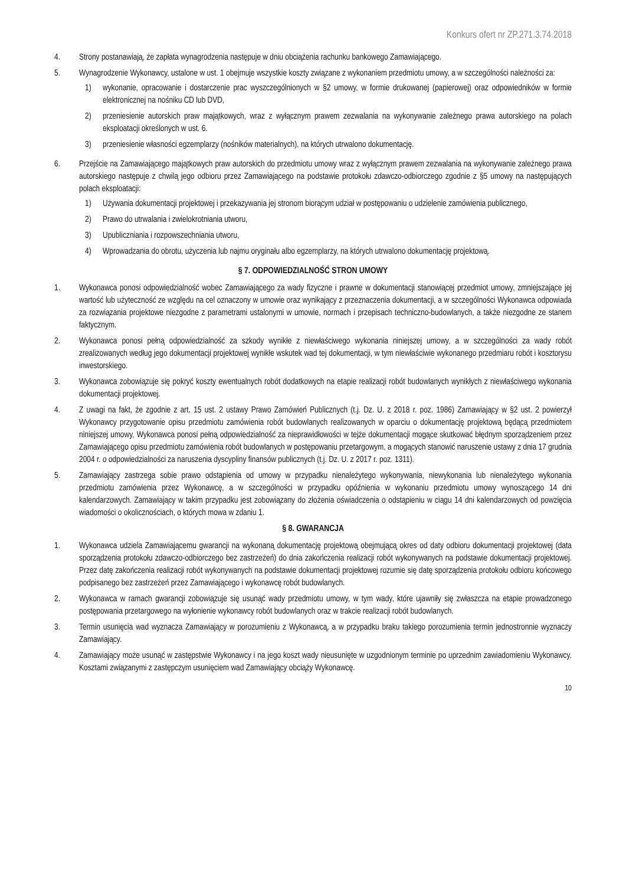Konkurs ofert nr ZP.271.3.74.2018
4. Strony postanawiają, że zapłata wynagrodzenia następuje w dniu obciążenia rachunku bankowego Zamawiającego.
5. Wynagrodzenie Wykonawcy, ustalone w ust. 1 obejmuje wszystkie koszty związane z wykonaniem przedmiotu umowy, a w szczególności należności za:
1) wykonanie, opracowanie i dostarczenie prac wyszczególnionych w §2 umowy, w formie drukowanej (papierowej) oraz odpowiedników w formie elektronicznej na nośniku CD lub DVD,
2) przeniesienie autorskich praw majątkowych, wraz z wyłącznym prawem zezwalania na wykonywanie zależnego prawa autorskiego na polach eksploatacji określonych w ust. 6.
3) przeniesienie własności egzemplarzy (nośników materialnych), na których utrwalono dokumentację.
6. Przejście na Zamawiającego majątkowych praw autorskich do przedmiotu umowy wraz z wyłącznym prawem zezwalania na wykonywanie zależnego prawa autorskiego następuje z chwilą jego odbioru przez Zamawiającego na podstawie protokołu zdawczo-odbiorczego zgodnie z §5 umowy na następujących polach eksploatacji:
1) Używania dokumentacji projektowej i przekazywania jej stronom biorącym udział w postępowaniu o udzielenie zamówienia publicznego,
2) Prawo do utrwalania i zwielokrotniania utworu,
3) Upubliczniania i rozpowszechniania utworu,
4) Wprowadzania do obrotu, użyczenia lub najmu oryginału albo egzemplarzy, na których utrwalono dokumentację projektową.
§ 7. ODPOWIEDZIALNOŚĆ STRON UMOWY
1. Wykonawca ponosi odpowiedzialność wobec Zamawiającego za wady fizyczne i prawne w dokumentacji stanowiącej przedmiot umowy, zmniejszające jej wartość lub użyteczność ze względu na cel oznaczony w umowie oraz wynikający z przeznaczenia dokumentacji, a w szczególności Wykonawca odpowiada za rozwiązania projektowe niezgodne z parametrami ustalonymi w umowie, normach i przepisach techniczno-budowlanych, a także niezgodne ze stanem faktycznym.
2. Wykonawca ponosi pełną odpowiedzialność za szkody wynikłe z niewłaściwego wykonania niniejszej umowy, a w szczególności za wady robót zrealizowanych według jego dokumentacji projektowej wynikłe wskutek wad tej dokumentacji, w tym niewłaściwie wykonanego przedmiaru robót i kosztorysu inwestorskiego.
3. Wykonawca zobowiązuje się pokryć koszty ewentualnych robót dodatkowych na etapie realizacji robót budowlanych wynikłych z niewłaściwego wykonania dokumentacji projektowej.
4. Z uwagi na fakt, że zgodnie z art. 15 ust. 2 ustawy Prawo Zamówień Publicznych (t.j. Dz. U. z 2018 r. poz. 1986) Zamawiający w §2 ust. 2 powierzył Wykonawcy przygotowanie opisu przedmiotu zamówienia robót budowlanych realizowanych w oparciu o dokumentację projektową będącą przedmiotem niniejszej umowy, Wykonawca ponosi pełną odpowiedzialność za nieprawidłowości w tejże dokumentacji mogące skutkować błędnym sporządzeniem przez Zamawiającego opisu przedmiotu zamówienia robót budowlanych w postępowaniu przetargowym, a mogących stanowić naruszenie ustawy z dnia 17 grudnia 2004 r. o odpowiedzialności za naruszenia dyscypliny finansów publicznych (t.j. Dz. U. z 2017 r. poz. 1311).
5. Zamawiający zastrzega sobie prawo odstąpienia od umowy w przypadku nienależytego wykonywania, niewykonania lub nienależytego wykonania przedmiotu zamówienia przez Wykonawcę, a w szczególności w przypadku opóźnienia w wykonaniu przedmiotu umowy wynoszącego 14 dni kalendarzowych. Zamawiający w takim przypadku jest zobowiązany do złożenia oświadczenia o odstąpieniu w ciągu 14 dni kalendarzowych od powzięcia wiadomości o okolicznościach, o których mowa w zdaniu 1.
§ 8. GWARANCJA
1. Wykonawca udziela Zamawiającemu gwarancji na wykonaną dokumentację projektową obejmującą okres od daty odbioru dokumentacji projektowej (data sporządzenia protokołu zdawczo-odbiorczego bez zastrzeżeń) do dnia zakończenia realizacji robót wykonywanych na podstawie dokumentacji projektowej. Przez datę zakończenia realizacji robót wykonywanych na podstawie dokumentacji projektowej rozumie się datę sporządzenia protokołu odbioru końcowego podpisanego bez zastrzeżeń przez Zamawiającego i wykonawcę robót budowlanych.
2. Wykonawca w ramach gwarancji zobowiązuje się usunąć wady przedmiotu umowy, w tym wady, które ujawniły się zwłaszcza na etapie prowadzonego postępowania przetargowego na wyłonienie wykonawcy robót budowlanych oraz w trakcie realizacji robót budowlanych.
3. Termin usunięcia wad wyznacza Zamawiający w porozumieniu z Wykonawcą, a w przypadku braku takiego porozumienia termin jednostronnie wyznaczy Zamawiający.
4. Zamawiający może usunąć w zastępstwie Wykonawcy i na jego koszt wady nieusunięte w uzgodnionym terminie po uprzednim zawiadomieniu Wykonawcy. Kosztami związanymi z zastępczym usunięciem wad Zamawiający obciąży Wykonawcę.
10